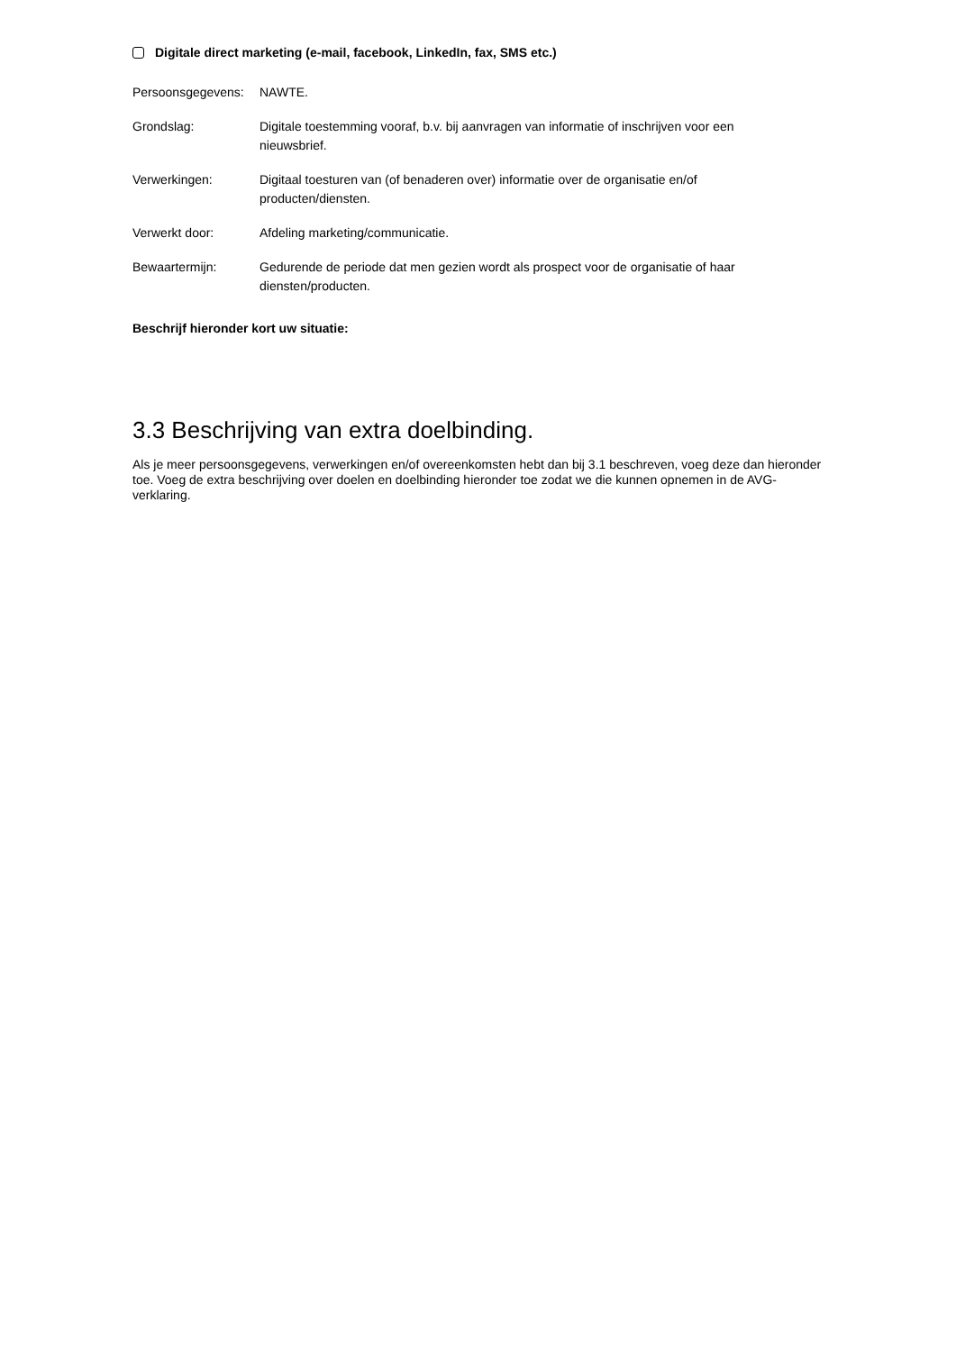Digitale direct marketing (e-mail, facebook, LinkedIn, fax, SMS etc.)
Persoonsgegevens:
NAWTE.
Grondslag: Digitale toestemming vooraf, b.v. bij aanvragen van informatie of inschrijven voor een nieuwsbrief.
Verwerkingen: Digitaal toesturen van (of benaderen over) informatie over de organisatie en/of producten/diensten.
Verwerkt door: Afdeling marketing/communicatie.
Bewaartermijn: Gedurende de periode dat men gezien wordt als prospect voor de organisatie of haar diensten/producten.
Beschrijf hieronder kort uw situatie:
3.3 Beschrijving van extra doelbinding.
Als je meer persoonsgegevens, verwerkingen en/of overeenkomsten hebt dan bij 3.1 beschreven, voeg deze dan hieronder toe. Voeg de extra beschrijving over doelen en doelbinding hieronder toe zodat we die kunnen opnemen in de AVG-verklaring.